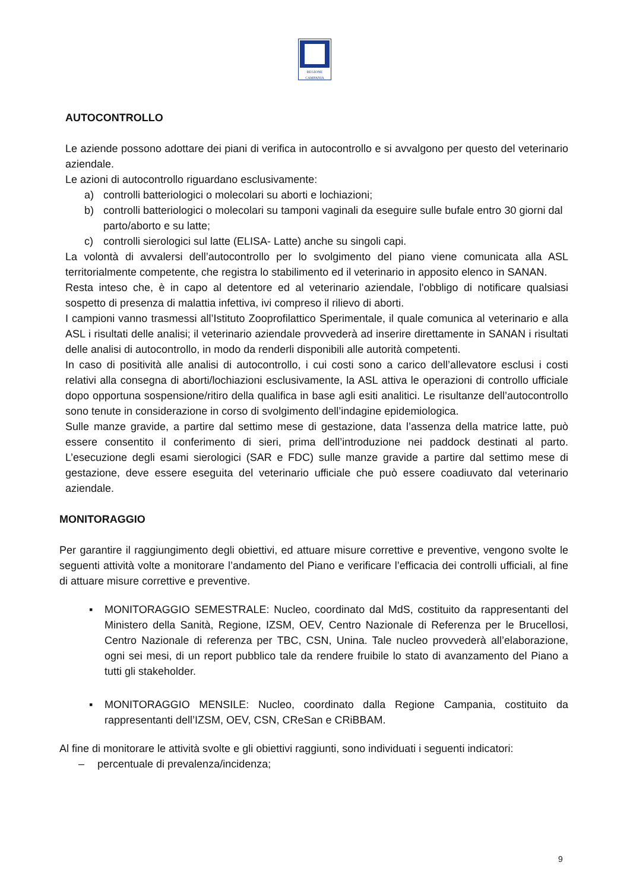REGIONE CAMPANIA
AUTOCONTROLLO
Le aziende possono adottare dei piani di verifica in autocontrollo e si avvalgono per questo del veterinario aziendale.
Le azioni di autocontrollo riguardano esclusivamente:
a) controlli batteriologici o molecolari su aborti e lochiazioni;
b) controlli batteriologici o molecolari su tamponi vaginali da eseguire sulle bufale entro 30 giorni dal parto/aborto e su latte;
c) controlli sierologici sul latte (ELISA- Latte) anche su singoli capi.
La volontà di avvalersi dell’autocontrollo per lo svolgimento del piano viene comunicata alla ASL territorialmente competente, che registra lo stabilimento ed il veterinario in apposito elenco in SANAN.
Resta inteso che, è in capo al detentore ed al veterinario aziendale, l'obbligo di notificare qualsiasi sospetto di presenza di malattia infettiva, ivi compreso il rilievo di aborti.
I campioni vanno trasmessi all’Istituto Zooprofilattico Sperimentale, il quale comunica al veterinario e alla ASL i risultati delle analisi; il veterinario aziendale provvederà ad inserire direttamente in SANAN i risultati delle analisi di autocontrollo, in modo da renderli disponibili alle autorità competenti.
In caso di positività alle analisi di autocontrollo, i cui costi sono a carico dell’allevatore esclusi i costi relativi alla consegna di aborti/lochiazioni esclusivamente, la ASL attiva le operazioni di controllo ufficiale dopo opportuna sospensione/ritiro della qualifica in base agli esiti analitici. Le risultanze dell’autocontrollo sono tenute in considerazione in corso di svolgimento dell’indagine epidemiologica.
Sulle manze gravide, a partire dal settimo mese di gestazione, data l’assenza della matrice latte, può essere consentito il conferimento di sieri, prima dell’introduzione nei paddock destinati al parto. L’esecuzione degli esami sierologici (SAR e FDC) sulle manze gravide a partire dal settimo mese di gestazione, deve essere eseguita del veterinario ufficiale che può essere coadiuvato dal veterinario aziendale.
MONITORAGGIO
Per garantire il raggiungimento degli obiettivi, ed attuare misure correttive e preventive, vengono svolte le seguenti attività volte a monitorare l’andamento del Piano e verificare l’efficacia dei controlli ufficiali, al fine di attuare misure correttive e preventive.
▪ MONITORAGGIO SEMESTRALE: Nucleo, coordinato dal MdS, costituito da rappresentanti del Ministero della Sanità, Regione, IZSM, OEV, Centro Nazionale di Referenza per le Brucellosi, Centro Nazionale di referenza per TBC, CSN, Unina. Tale nucleo provvederà all’elaborazione, ogni sei mesi, di un report pubblico tale da rendere fruibile lo stato di avanzamento del Piano a tutti gli stakeholder.
▪ MONITORAGGIO MENSILE: Nucleo, coordinato dalla Regione Campania, costituito da rappresentanti dell’IZSM, OEV, CSN, CReSan e CRiBBAM.
Al fine di monitorare le attività svolte e gli obiettivi raggiunti, sono individuati i seguenti indicatori:
– percentuale di prevalenza/incidenza;
9